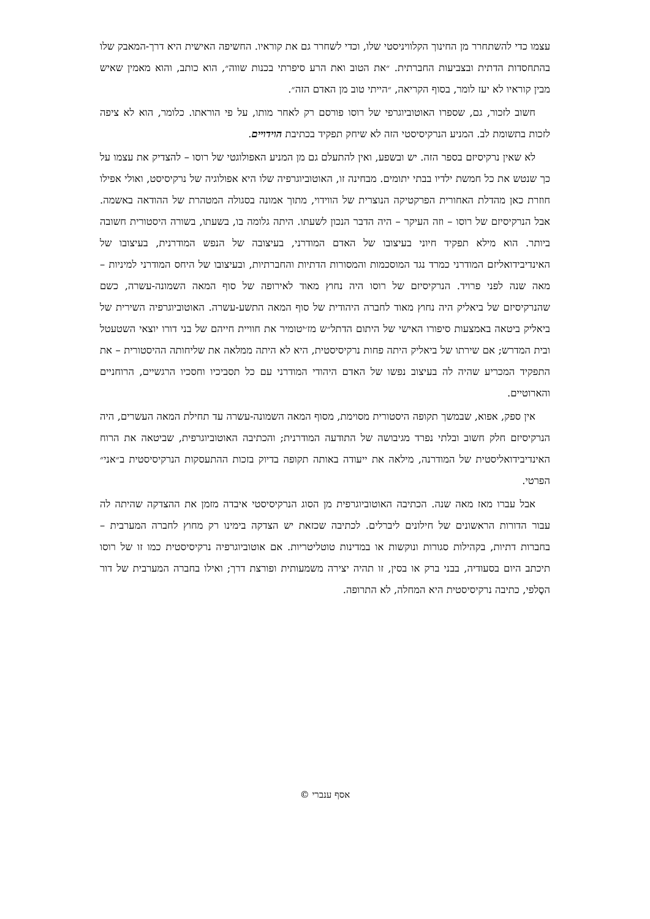עצמו כדי להשתחרר מן החינוך הקלוויניסטי שלו, וכדי לשחרר גם את קוראיו. החשיפה האישית היא דרך-המאבק שלו בהתחסדות הדתית ובצביעות החברתית. ״את הטוב ואת הרע סיפרתי בכנות שווה״, הוא כותב, והוא מאמין שאיש מבין קוראיו לא יעז לומר, בסוף הקריאה, ״הייתי טוב מן האדם הזה״.
חשוב לזכור, גם, שספרו האוטוביוגרפי של רוסו פורסם רק לאחר מותו, על פי הוראתו. כלומר, הוא לא ציפה לזכות בתשומת לב. המניע הנרקיסיסטי הזה לא שיחק תפקיד בכתיבת הוידויים.
לא שאין נרקיסיזם בספר הזה. יש ובשפע, ואין להתעלם גם מן המניע האפולוגטי של רוסו – להצדיק את עצמו על כך שנטש את כל חמשת ילדיו בבתי יתומים. מבחינה זו, האוטוביוגרפיה שלו היא אפולוגיה של נרקיסיסט, ואולי אפילו חוזרת כאן מהדלת האחורית הפרקטיקה הנוצרית של הווידוי, מתוך אמונה בסגולה המטהרת של ההודאה באשמה. אבל הנרקיסיזם של רוסו – וזה העיקר – היה הדבר הנכון לשעתו. היתה גלומה בו, בשעתו, בשורה היסטורית חשובה ביותר. הוא מילא תפקיד חיוני בעיצובו של האדם המודרני, בעיצובה של הנפש המודרנית, בעיצובו של האינדיבידואליזם המודרני כמרד נגד המוסכמות והמסורות הדתיות והחברתיות, ובעיצובו של היחס המודרני למיניות – מאה שנה לפני פרויד. הנרקיסיזם של רוסו היה נחוץ מאוד לאירופה של סוף המאה השמונה-עשרה, כשם שהנרקיסיזם של ביאליק היה נחוץ מאוד לחברה היהודית של סוף המאה התשע-עשרה. האוטוביוגרפיה השירית של ביאליק ביטאה באמצעות סיפורו האישי של היתום הדתל״ש מז׳יטומיר את חוויית חייהם של בני דורו יוצאי השטעטל ובית המדרש; אם שירתו של ביאליק היתה פחות נרקיסיסטית, היא לא היתה ממלאה את שליחותה ההיסטורית – את התפקיד המכריע שהיה לה בעיצוב נפשו של האדם היהודי המודרני עם כל תסביכיו וחסכיו הרגשיים, הרוחניים והארוטיים.
אין ספק, אפוא, שבמשך תקופה היסטורית מסוימת, מסוף המאה השמונה-עשרה עד תחילת המאה העשרים, היה הנרקיסיזם חלק חשוב ובלתי נפרד מגיבושה של התודעה המודרנית; והכתיבה האוטוביוגרפית, שביטאה את הרוח האינדיבידואליסטית של המודרנה, מילאה את ייעודה באותה תקופה בדיוק בזכות ההתעסקות הנרקיסיסטית ב״אני״ הפרטי.
אבל עברו מאז מאה שנה. הכתיבה האוטוביוגרפית מן הסוג הנרקיסיסטי איבדה מזמן את ההצדקה שהיתה לה עבור הדורות הראשונים של חילונים ליברלים. לכתיבה שכזאת יש הצדקה בימינו רק מחוץ לחברה המערבית – בחברות דתיות, בקהילות סגורות ונוקשות או במדינות טוטליטריות. אם אוטוביוגרפיה נרקיסיסטית כמו זו של רוסו תיכתב היום בסעודיה, בבני ברק או בסין, זו תהיה יצירה משמעותית ופורצת דרך; ואילו בחברה המערבית של דור הסֶלפי, כתיבה נרקיסיסטית היא המחלה, לא התרופה.
אסף ענברי ©